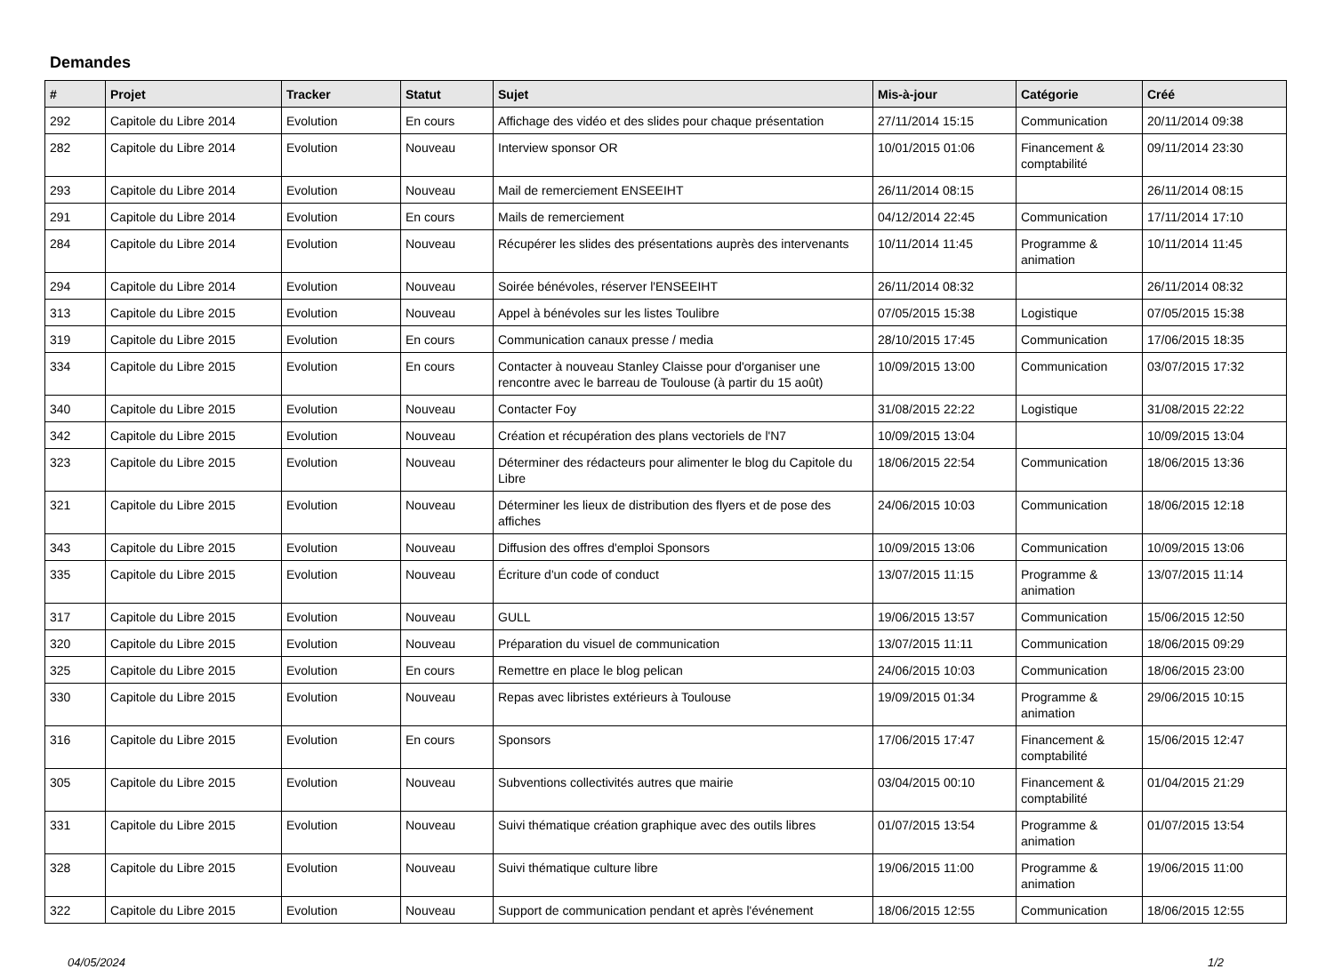Demandes
| # | Projet | Tracker | Statut | Sujet | Mis-à-jour | Catégorie | Créé |
| --- | --- | --- | --- | --- | --- | --- | --- |
| 292 | Capitole du Libre 2014 | Evolution | En cours | Affichage des vidéo et des slides pour chaque présentation | 27/11/2014 15:15 | Communication | 20/11/2014 09:38 |
| 282 | Capitole du Libre 2014 | Evolution | Nouveau | Interview sponsor OR | 10/01/2015 01:06 | Financement & comptabilité | 09/11/2014 23:30 |
| 293 | Capitole du Libre 2014 | Evolution | Nouveau | Mail de remerciement ENSEEIHT | 26/11/2014 08:15 | | 26/11/2014 08:15 |
| 291 | Capitole du Libre 2014 | Evolution | En cours | Mails de remerciement | 04/12/2014 22:45 | Communication | 17/11/2014 17:10 |
| 284 | Capitole du Libre 2014 | Evolution | Nouveau | Récupérer les slides des présentations auprès des intervenants | 10/11/2014 11:45 | Programme & animation | 10/11/2014 11:45 |
| 294 | Capitole du Libre 2014 | Evolution | Nouveau | Soirée bénévoles, réserver l'ENSEEIHT | 26/11/2014 08:32 | | 26/11/2014 08:32 |
| 313 | Capitole du Libre 2015 | Evolution | Nouveau | Appel à bénévoles sur les listes Toulibre | 07/05/2015 15:38 | Logistique | 07/05/2015 15:38 |
| 319 | Capitole du Libre 2015 | Evolution | En cours | Communication canaux presse / media | 28/10/2015 17:45 | Communication | 17/06/2015 18:35 |
| 334 | Capitole du Libre 2015 | Evolution | En cours | Contacter à nouveau Stanley Claisse pour d'organiser une rencontre avec le barreau de Toulouse (à partir du 15 août) | 10/09/2015 13:00 | Communication | 03/07/2015 17:32 |
| 340 | Capitole du Libre 2015 | Evolution | Nouveau | Contacter Foy | 31/08/2015 22:22 | Logistique | 31/08/2015 22:22 |
| 342 | Capitole du Libre 2015 | Evolution | Nouveau | Création et récupération des plans vectoriels de l'N7 | 10/09/2015 13:04 | | 10/09/2015 13:04 |
| 323 | Capitole du Libre 2015 | Evolution | Nouveau | Déterminer des rédacteurs pour alimenter le blog du Capitole du Libre | 18/06/2015 22:54 | Communication | 18/06/2015 13:36 |
| 321 | Capitole du Libre 2015 | Evolution | Nouveau | Déterminer les lieux de distribution des flyers et de pose des affiches | 24/06/2015 10:03 | Communication | 18/06/2015 12:18 |
| 343 | Capitole du Libre 2015 | Evolution | Nouveau | Diffusion des offres d'emploi Sponsors | 10/09/2015 13:06 | Communication | 10/09/2015 13:06 |
| 335 | Capitole du Libre 2015 | Evolution | Nouveau | Écriture d'un code of conduct | 13/07/2015 11:15 | Programme & animation | 13/07/2015 11:14 |
| 317 | Capitole du Libre 2015 | Evolution | Nouveau | GULL | 19/06/2015 13:57 | Communication | 15/06/2015 12:50 |
| 320 | Capitole du Libre 2015 | Evolution | Nouveau | Préparation du visuel de communication | 13/07/2015 11:11 | Communication | 18/06/2015 09:29 |
| 325 | Capitole du Libre 2015 | Evolution | En cours | Remettre en place le blog pelican | 24/06/2015 10:03 | Communication | 18/06/2015 23:00 |
| 330 | Capitole du Libre 2015 | Evolution | Nouveau | Repas avec libristes extérieurs à Toulouse | 19/09/2015 01:34 | Programme & animation | 29/06/2015 10:15 |
| 316 | Capitole du Libre 2015 | Evolution | En cours | Sponsors | 17/06/2015 17:47 | Financement & comptabilité | 15/06/2015 12:47 |
| 305 | Capitole du Libre 2015 | Evolution | Nouveau | Subventions collectivités autres que mairie | 03/04/2015 00:10 | Financement & comptabilité | 01/04/2015 21:29 |
| 331 | Capitole du Libre 2015 | Evolution | Nouveau | Suivi thématique création graphique avec des outils libres | 01/07/2015 13:54 | Programme & animation | 01/07/2015 13:54 |
| 328 | Capitole du Libre 2015 | Evolution | Nouveau | Suivi thématique culture libre | 19/06/2015 11:00 | Programme & animation | 19/06/2015 11:00 |
| 322 | Capitole du Libre 2015 | Evolution | Nouveau | Support de communication pendant et après l'événement | 18/06/2015 12:55 | Communication | 18/06/2015 12:55 |
04/05/2024 1/2